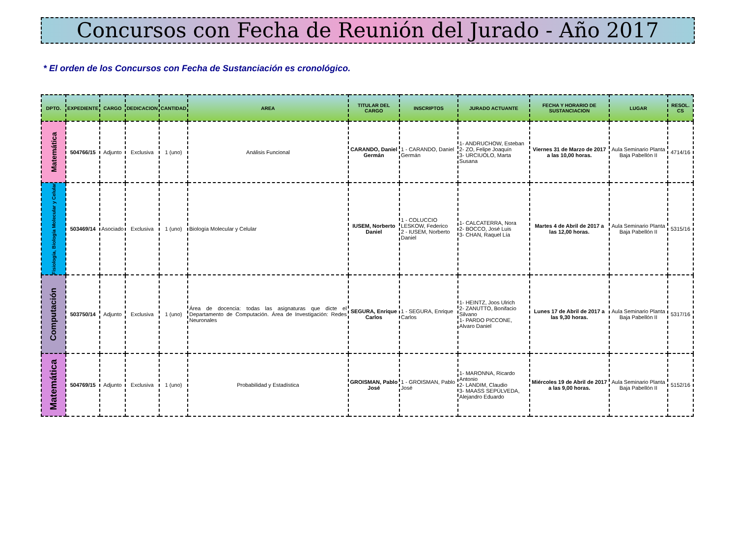Concursos con Fecha de Reunión del Jurado - Año 2017
* El orden de los Concursos con Fecha de Sustanciación es cronológico.
| DPTO. | EXPEDIENTE | CARGO | DEDICACION | CANTIDAD | AREA | TITULAR DEL CARGO | INSCRIPTOS | JURADO ACTUANTE | FECHA Y HORARIO DE SUSTANCIACION | LUGAR | RESOL. CS |
| --- | --- | --- | --- | --- | --- | --- | --- | --- | --- | --- | --- |
| Matemática | 504766/15 | Adjunto | Exclusiva | 1 (uno) | Análisis Funcional | CARANDO, Daniel Germán | 1 - CARANDO, Daniel Germán | 1- ANDRUCHOW, Esteban 2- ZO, Felipe Joaquín 3- URCIUOLO, Marta Susana | Viernes 31 de Marzo de 2017 a las 10,00 horas. | Aula Seminario Planta Baja Pabellón II | 4714/16 |
| Fisiología, Biología Molecular y Celular | 503469/14 | Asociado | Exclusiva | 1 (uno) | Biología Molecular y Celular | IUSEM, Norberto Daniel | 1 - COLUCCIO LESKOW, Federico 2 - IUSEM, Norberto Daniel | 1- CALCATERRA, Nora 2- BOCCO, José Luis 3- CHAN, Raquel Lía | Martes 4 de Abril de 2017 a las 12,00 horas. | Aula Seminario Planta Baja Pabellón II | 5315/16 |
| Computación | 503750/14 | Adjunto | Exclusiva | 1 (uno) | Área de docencia: todas las asignaturas que dicte el Departamento de Computación. Área de Investigación: Redes Neuronales | SEGURA, Enrique Carlos | 1 - SEGURA, Enrique Carlos | 1- HEINTZ, Joos Ulrich 2- ZANUTTO, Bonifacio Silvano 1- PARDO PICCONE, Alvaro Daniel | Lunes 17 de Abril de 2017 a las 9,30 horas. | Aula Seminario Planta Baja Pabellón II | 5317/16 |
| Matemática | 504769/15 | Adjunto | Exclusiva | 1 (uno) | Probabilidad y Estadística | GROISMAN, Pablo José | 1 - GROISMAN, Pablo José | 1- MARONNA, Ricardo Antonio 2- LANDIM, Claudio 3- MAASS SEPÚLVEDA, Alejandro Eduardo | Miércoles 19 de Abril de 2017 a las 9,00 horas. | Aula Seminario Planta Baja Pabellón II | 5152/16 |